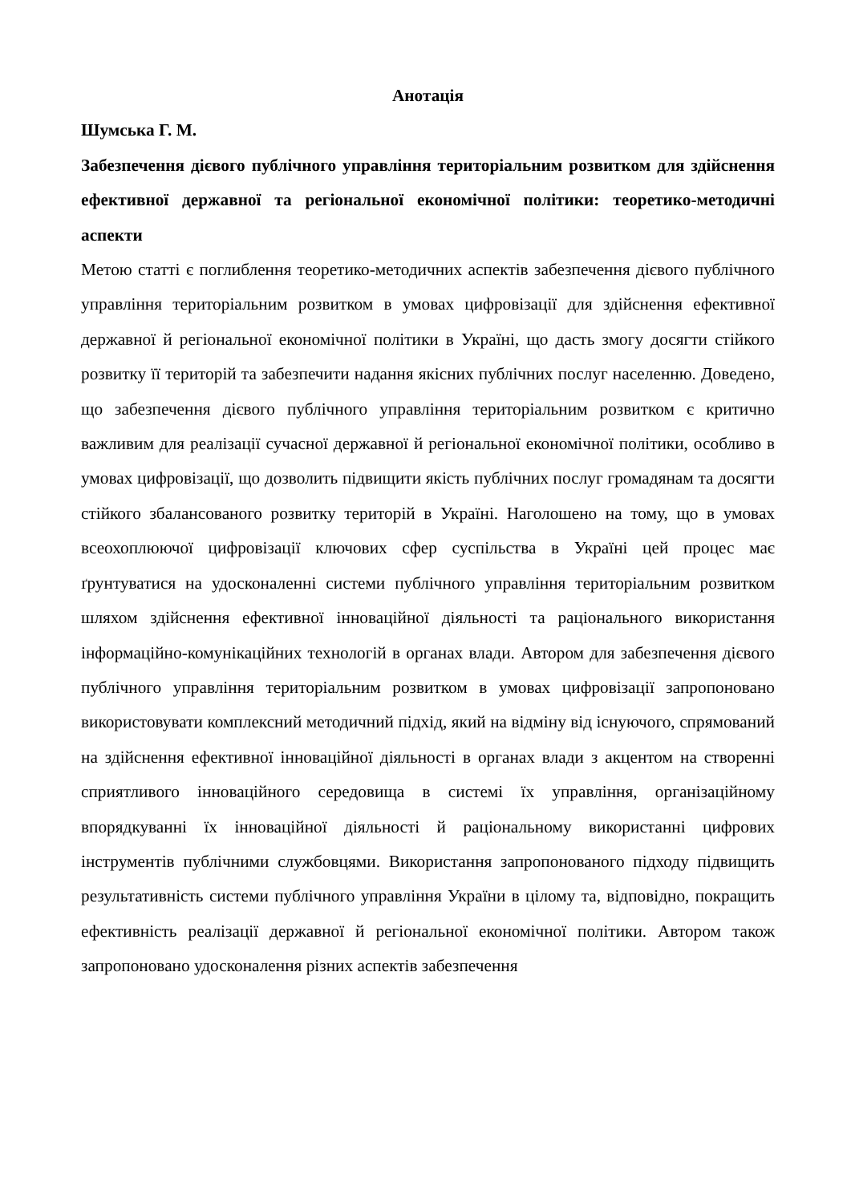Анотація
Шумська Г. М.
Забезпечення дієвого публічного управління територіальним розвитком для здійснення ефективної державної та регіональної економічної політики: теоретико-методичні аспекти
Метою статті є поглиблення теоретико-методичних аспектів забезпечення дієвого публічного управління територіальним розвитком в умовах цифровізації для здійснення ефективної державної й регіональної економічної політики в Україні, що дасть змогу досягти стійкого розвитку її територій та забезпечити надання якісних публічних послуг населенню. Доведено, що забезпечення дієвого публічного управління територіальним розвитком є критично важливим для реалізації сучасної державної й регіональної економічної політики, особливо в умовах цифровізації, що дозволить підвищити якість публічних послуг громадянам та досягти стійкого збалансованого розвитку територій в Україні. Наголошено на тому, що в умовах всеохоплюючої цифровізації ключових сфер суспільства в Україні цей процес має ґрунтуватися на удосконаленні системи публічного управління територіальним розвитком шляхом здійснення ефективної інноваційної діяльності та раціонального використання інформаційно-комунікаційних технологій в органах влади. Автором для забезпечення дієвого публічного управління територіальним розвитком в умовах цифровізації запропоновано використовувати комплексний методичний підхід, який на відміну від існуючого, спрямований на здійснення ефективної інноваційної діяльності в органах влади з акцентом на створенні сприятливого інноваційного середовища в системі їх управління, організаційному впорядкуванні їх інноваційної діяльності й раціональному використанні цифрових інструментів публічними службовцями. Використання запропонованого підходу підвищить результативність системи публічного управління України в цілому та, відповідно, покращить ефективність реалізації державної й регіональної економічної політики. Автором також запропоновано удосконалення різних аспектів забезпечення